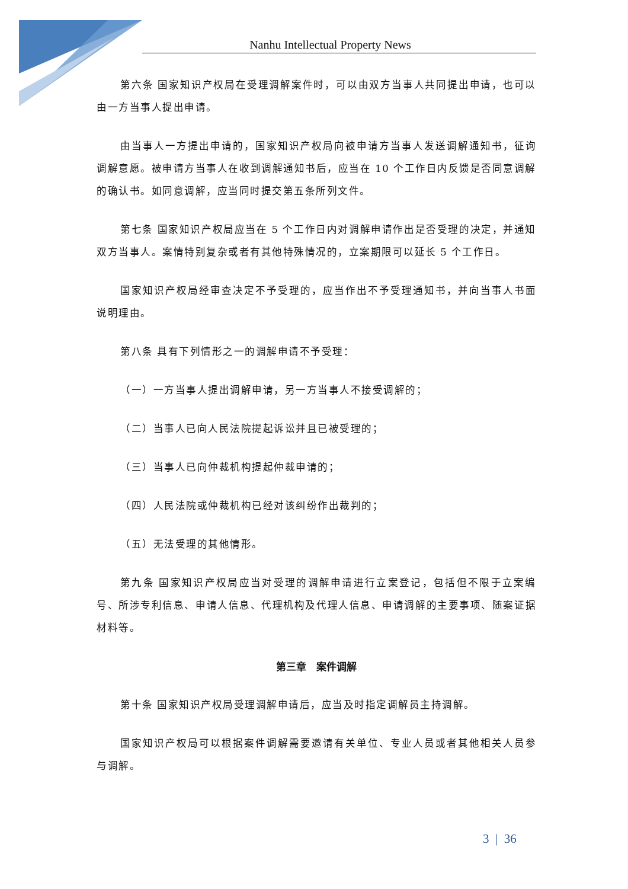Nanhu Intellectual Property News
第六条 国家知识产权局在受理调解案件时，可以由双方当事人共同提出申请，也可以由一方当事人提出申请。
由当事人一方提出申请的，国家知识产权局向被申请方当事人发送调解通知书，征询调解意愿。被申请方当事人在收到调解通知书后，应当在 10 个工作日内反馈是否同意调解的确认书。如同意调解，应当同时提交第五条所列文件。
第七条 国家知识产权局应当在 5 个工作日内对调解申请作出是否受理的决定，并通知双方当事人。案情特别复杂或者有其他特殊情况的，立案期限可以延长 5 个工作日。
国家知识产权局经审查决定不予受理的，应当作出不予受理通知书，并向当事人书面说明理由。
第八条 具有下列情形之一的调解申请不予受理：
（一）一方当事人提出调解申请，另一方当事人不接受调解的；
（二）当事人已向人民法院提起诉讼并且已被受理的；
（三）当事人已向仲裁机构提起仲裁申请的；
（四）人民法院或仲裁机构已经对该纠纷作出裁判的；
（五）无法受理的其他情形。
第九条 国家知识产权局应当对受理的调解申请进行立案登记，包括但不限于立案编号、所涉专利信息、申请人信息、代理机构及代理人信息、申请调解的主要事项、随案证据材料等。
第三章　案件调解
第十条 国家知识产权局受理调解申请后，应当及时指定调解员主持调解。
国家知识产权局可以根据案件调解需要邀请有关单位、专业人员或者其他相关人员参与调解。
3 | 36